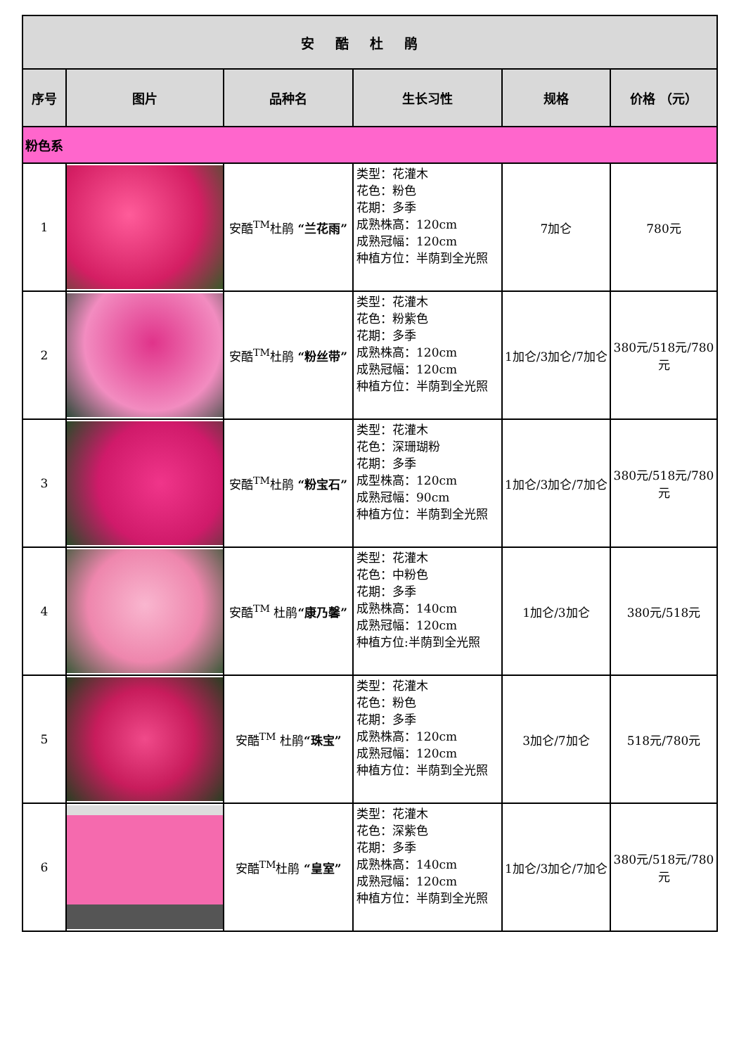| 安酷杜鹃 | | | | | |
| 序号 | 图片 | 品种名 | 生长习性 | 规格 | 价格 （元） |
| 粉色系 | | | | | |
| 1 | | 安酷<sup>TM</sup>杜鹃 “兰花雨” | 类型：花灌木 花色：粉色 花期：多季 成熟株高：120cm 成熟冠幅：120cm 种植方位：半荫到全光照 | 7加仑 | 780元 |
| 2 | | 安酷<sup>TM</sup>杜鹃 “粉丝带” | 类型：花灌木 花色：粉紫色 花期：多季 成熟株高：120cm 成熟冠幅：120cm 种植方位：半荫到全光照 | 1加仑/3加仑/7加仑 | 380元/518元/780元 |
| 3 | | 安酷<sup>TM</sup>杜鹃 “粉宝石” | 类型：花灌木 花色：深珊瑚粉 花期：多季 成型株高：120cm 成熟冠幅：90cm 种植方位：半荫到全光照 | 1加仑/3加仑/7加仑 | 380元/518元/780元 |
| 4 | | 安酷<sup>TM</sup> 杜鹃 “康乃馨” | 类型：花灌木 花色：中粉色 花期：多季 成熟株高：140cm 成熟冠幅：120cm 种植方位:半荫到全光照 | 1加仑/3加仑 | 380元/518元 |
| 5 | | 安酷<sup>TM</sup> 杜鹃 “珠宝” | 类型：花灌木 花色：粉色 花期：多季 成熟株高：120cm 成熟冠幅：120cm 种植方位：半荫到全光照 | 3加仑/7加仑 | 518元/780元 |
| 6 | | 安酷<sup>TM</sup>杜鹃 “皇室” | 类型：花灌木 花色：深紫色 花期：多季 成熟株高：140cm 成熟冠幅：120cm 种植方位：半荫到全光照 | 1加仑/3加仑/7加仑 | 380元/518元/780元 |